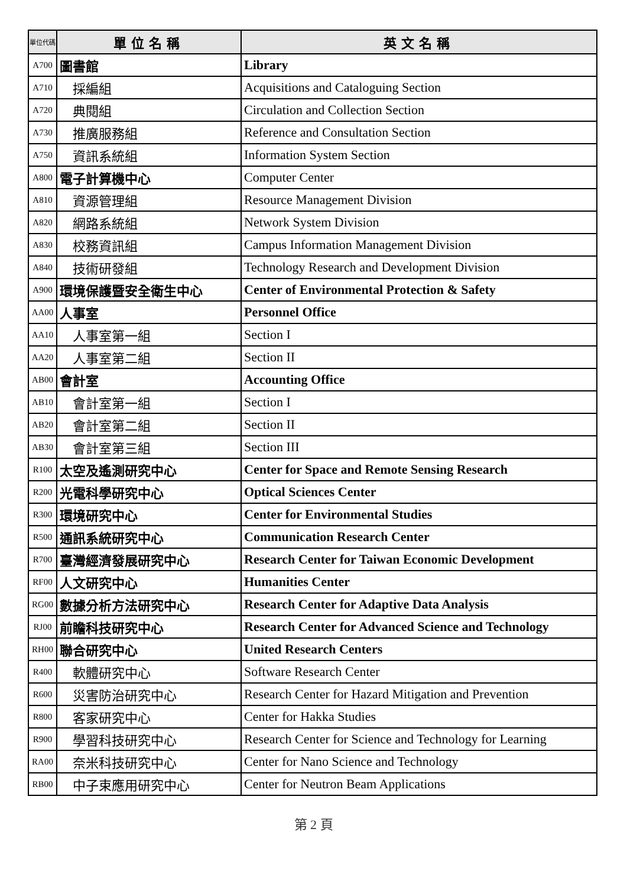| 單位代碼 | 單位名稱 | 英文名稱 |
| --- | --- | --- |
| A700 | 圖書館 | Library |
| A710 | 採編組 | Acquisitions and Cataloguing Section |
| A720 | 典閱組 | Circulation and Collection Section |
| A730 | 推廣服務組 | Reference and Consultation Section |
| A750 | 資訊系統組 | Information System Section |
| A800 | 電子計算機中心 | Computer Center |
| A810 | 資源管理組 | Resource Management Division |
| A820 | 網路系統組 | Network System Division |
| A830 | 校務資訊組 | Campus Information Management Division |
| A840 | 技術研發組 | Technology Research and Development Division |
| A900 | 環境保護暨安全衛生中心 | Center of Environmental Protection & Safety |
| AA00 | 人事室 | Personnel Office |
| AA10 | 人事室第一組 | Section I |
| AA20 | 人事室第二組 | Section II |
| AB00 | 會計室 | Accounting Office |
| AB10 | 會計室第一組 | Section I |
| AB20 | 會計室第二組 | Section II |
| AB30 | 會計室第三組 | Section III |
| R100 | 太空及遙測研究中心 | Center for Space and Remote Sensing Research |
| R200 | 光電科學研究中心 | Optical Sciences Center |
| R300 | 環境研究中心 | Center for Environmental Studies |
| R500 | 通訊系統研究中心 | Communication Research Center |
| R700 | 臺灣經濟發展研究中心 | Research Center for Taiwan Economic Development |
| RF00 | 人文研究中心 | Humanities Center |
| RG00 | 數據分析方法研究中心 | Research Center for Adaptive Data Analysis |
| RJ00 | 前瞻科技研究中心 | Research Center for Advanced Science and Technology |
| RH00 | 聯合研究中心 | United Research Centers |
| R400 | 軟體研究中心 | Software Research Center |
| R600 | 災害防治研究中心 | Research Center for Hazard Mitigation and Prevention |
| R800 | 客家研究中心 | Center for Hakka Studies |
| R900 | 學習科技研究中心 | Research Center for Science and Technology for Learning |
| RA00 | 奈米科技研究中心 | Center for Nano Science and Technology |
| RB00 | 中子束應用研究中心 | Center for Neutron Beam Applications |
第 2 頁